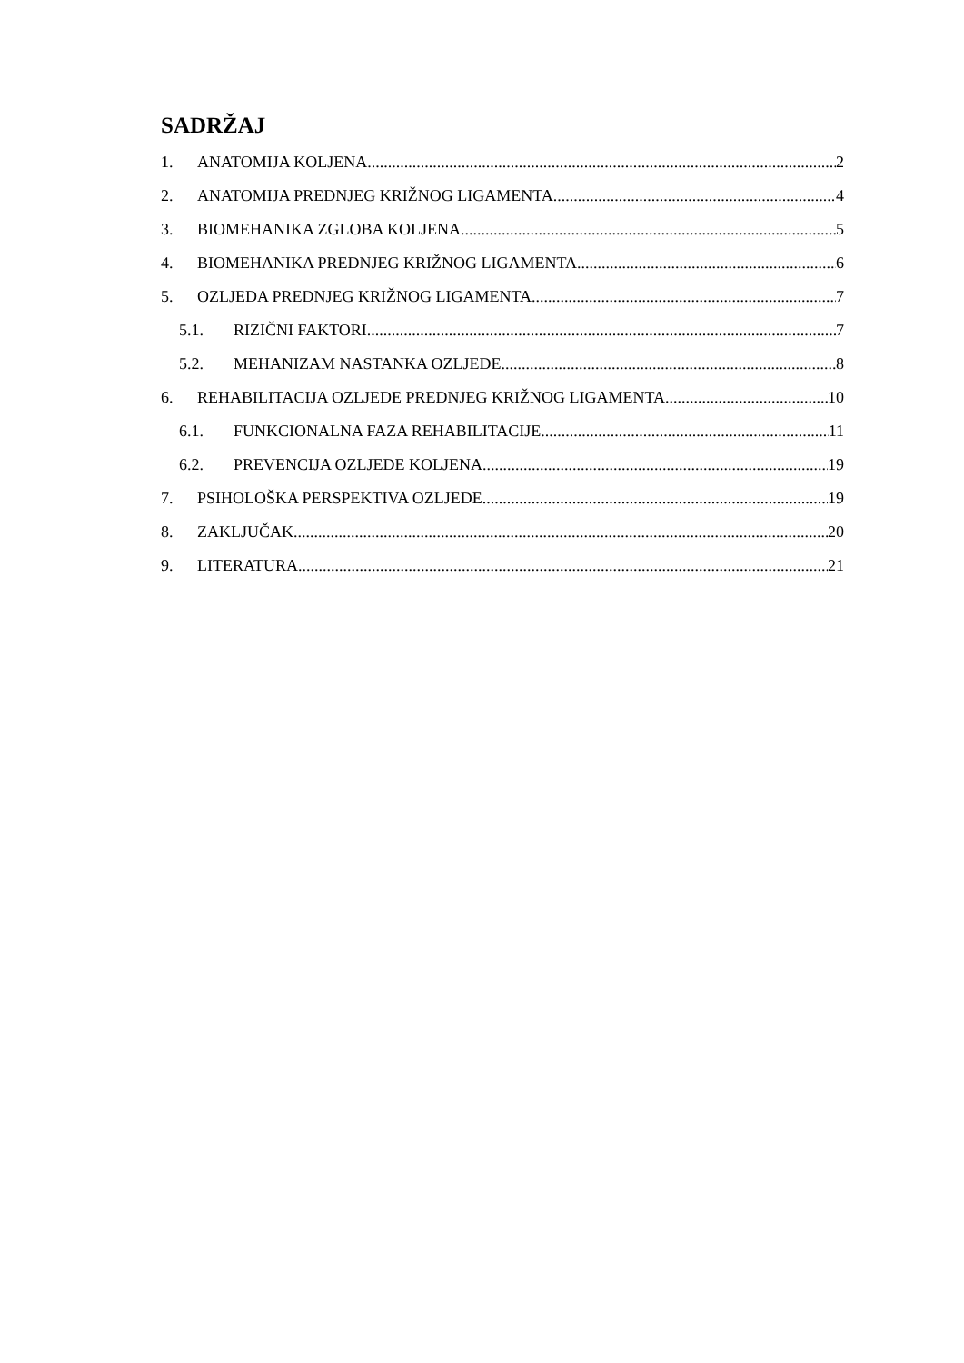SADRŽAJ
1. ANATOMIJA KOLJENA 2
2. ANATOMIJA PREDNJEG KRIŽNOG LIGAMENTA 4
3. BIOMEHANIKA ZGLOBA KOLJENA 5
4. BIOMEHANIKA PREDNJEG KRIŽNOG LIGAMENTA 6
5. OZLJEDA PREDNJEG KRIŽNOG LIGAMENTA 7
5.1. RIZIČNI FAKTORI 7
5.2. MEHANIZAM NASTANKA OZLJEDE 8
6. REHABILITACIJA OZLJEDE PREDNJEG KRIŽNOG LIGAMENTA 10
6.1. FUNKCIONALNA FAZA REHABILITACIJE 11
6.2. PREVENCIJA OZLJEDE KOLJENA 19
7. PSIHOLOŠKA PERSPEKTIVA OZLJEDE 19
8. ZAKLJUČAK 20
9. LITERATURA 21